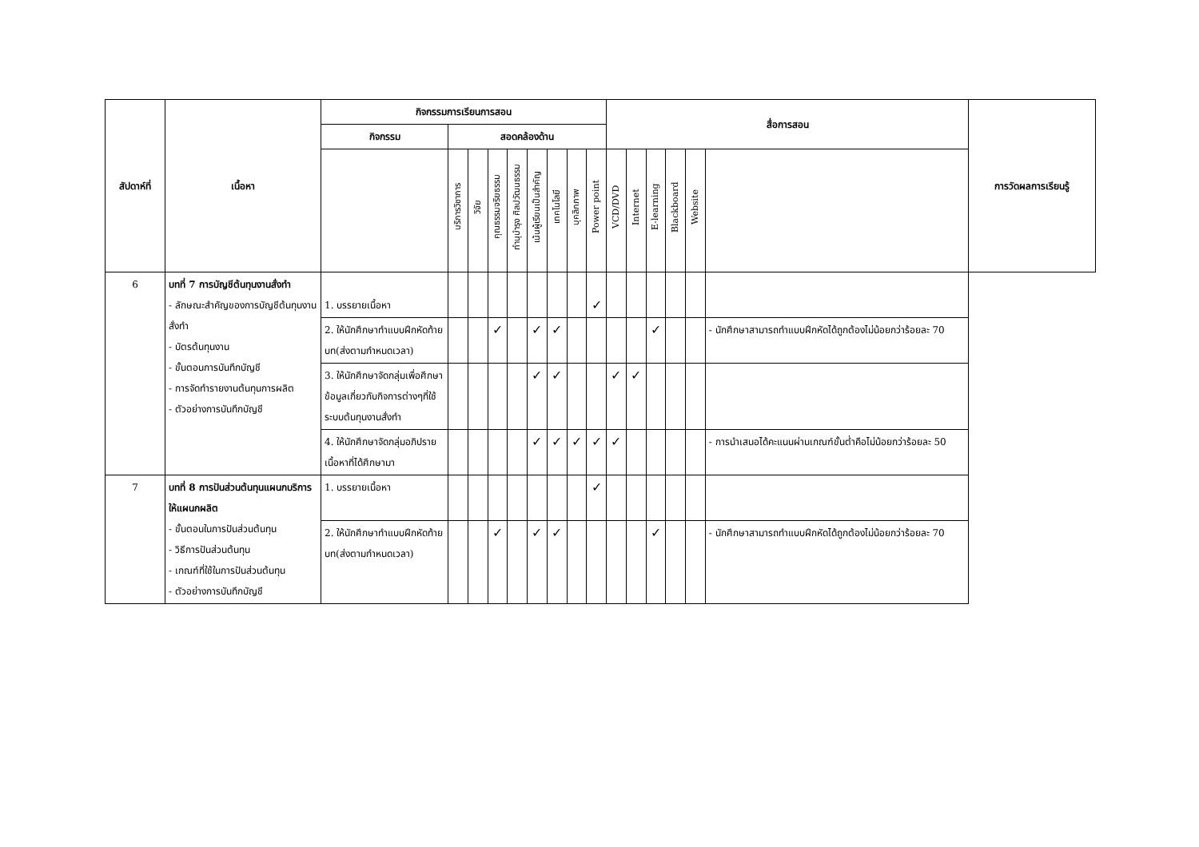| สัปดาห์ที่ | เนื้อหา | กิจกรรมการเรียนการสอน | | | | | | | | | สื่อการสอน | | | | | | การวัดผลการเรียนรู้ |
| --- | --- | --- | --- | --- | --- | --- | --- | --- | --- | --- | --- | --- | --- | --- | --- | --- | --- |
| | | กิจกรรม | สอดคล้องด้าน | | | | | | | | | | | | | | |
| | | | บริการวิชาการ | วิจัย | คุณธรรมจริยธรรม | ทำนุบำรุง ศิลปวัฒนธรรม | เน้นผู้เรียนเป็นสำคัญ | เทคโนโลยี | บุคลิกภาพ | Power point | VCD/DVD | Internet | E-learning | Blackboard | Website | | |
| 6 | บทที่ 7 การบัญชีต้นทุนงานสั่งทำ - ลักษณะสำคัญของการบัญชีต้นทุนงานสั่งทำ - บัตรต้นทุนงาน - ขั้นตอนการบันทึกบัญชี - การจัดทำรายงานต้นทุนการผลิต - ตัวอย่างการบันทึกบัญชี | 1. บรรยายเนื้อหา | | | | | | | | ✓ | | | | | | | |
| | | 2. ให้นักศึกษาทำแบบฝึกหัดท้ายบท(ส่งตามกำหนดเวลา) | | | ✓ | | ✓ | ✓ | | | | | ✓ | | | - นักศึกษาสามารถทำแบบฝึกหัดได้ถูกต้องไม่น้อยกว่าร้อยละ 70 | |
| | | 3. ให้นักศึกษาจัดกลุ่มเพื่อศึกษาข้อมูลเกี่ยวกับกิจการต่างๆที่ใช้ระบบต้นทุนงานสั่งทำ | | | | | ✓ | ✓ | | | ✓ | ✓ | | | | | |
| | | 4. ให้นักศึกษาจัดกลุ่มอภิปรายเนื้อหาที่ได้ศึกษามา | | | | | ✓ | ✓ | ✓ | ✓ | ✓ | | | | | - การนำเสนอได้คะแนนผ่านเกณฑ์ขั้นต่ำคือไม่น้อยกว่าร้อยละ 50 | |
| 7 | บทที่ 8 การปันส่วนต้นทุนแผนกบริการให้แผนกผลิต - ขั้นตอนในการปันส่วนต้นทุน - วิธีการปันส่วนต้นทุน - เกณฑ์ที่ใช้ในการปันส่วนต้นทุน - ตัวอย่างการบันทึกบัญชี | 1. บรรยายเนื้อหา | | | | | | | | ✓ | | | | | | | |
| | | 2. ให้นักศึกษาทำแบบฝึกหัดท้ายบท(ส่งตามกำหนดเวลา) | | | ✓ | | ✓ | ✓ | | | | | ✓ | | | - นักศึกษาสามารถทำแบบฝึกหัดได้ถูกต้องไม่น้อยกว่าร้อยละ 70 | |